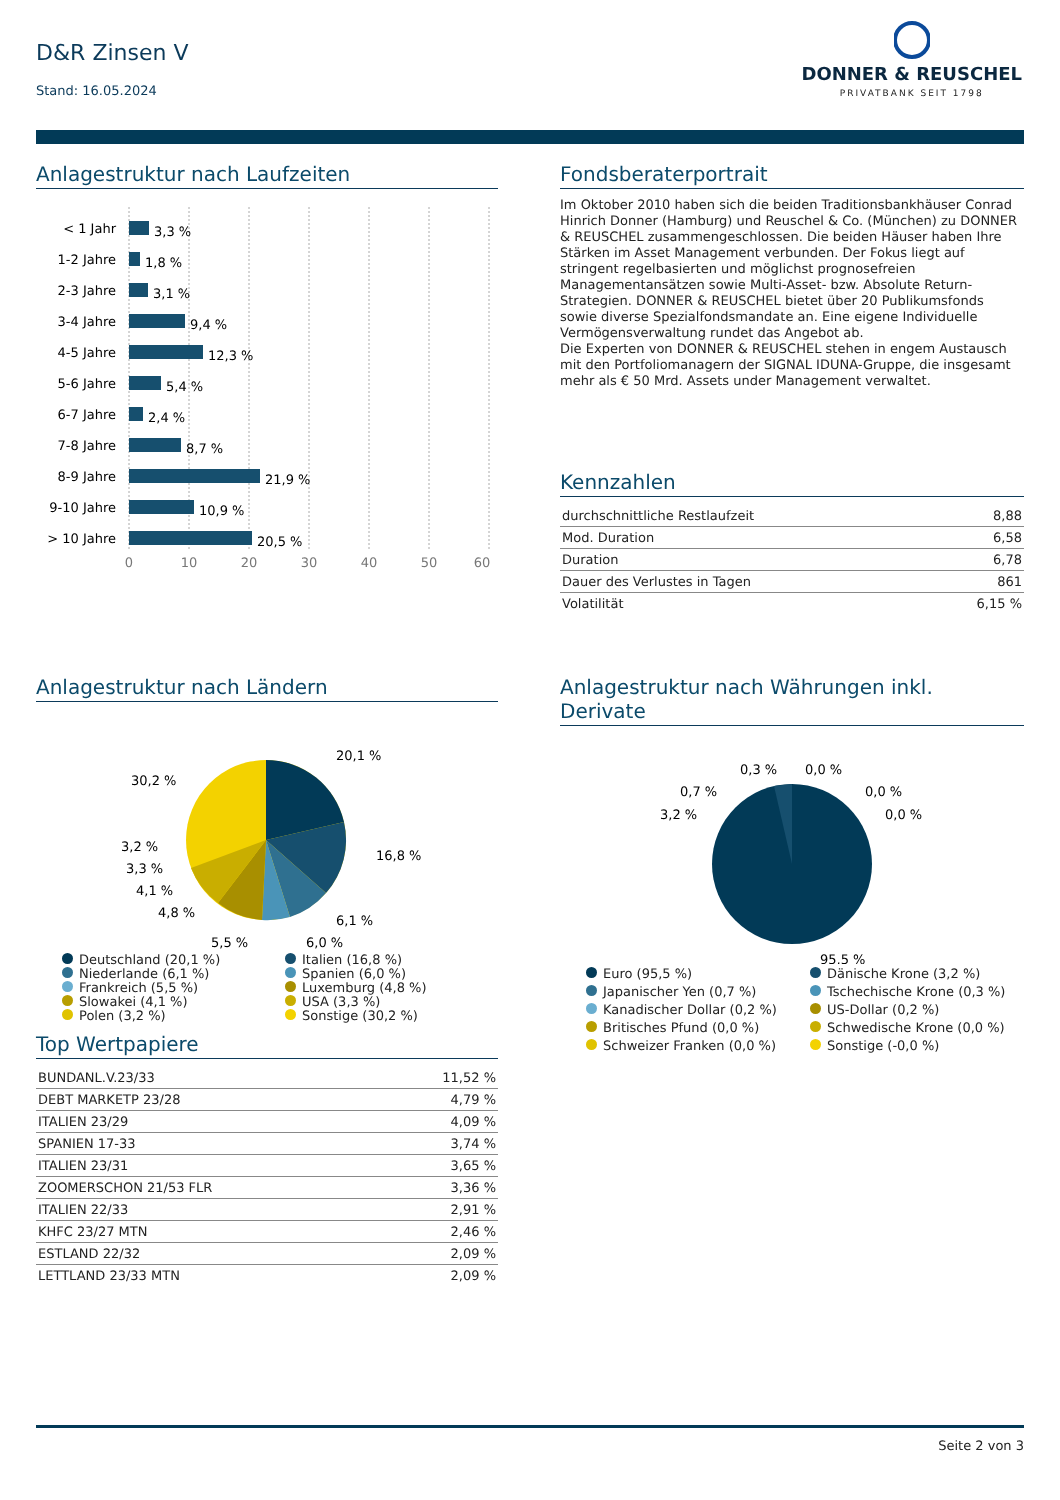D&R Zinsen V
Stand: 16.05.2024
DONNER & REUSCHEL
PRIVATBANK SEIT 1798
Anlagestruktur nach Laufzeiten
< 1 Jahr
1-2 Jahre
2-3 Jahre
3-4 Jahre
4-5 Jahre
5-6 Jahre
6-7 Jahre
7-8 Jahre
8-9 Jahre
9-10 Jahre
> 10 Jahre
3,3 %
1,8 %
3,1 %
9,4 %
12,3 %
5,4 %
2,4 %
8,7 %
21,9 %
10,9 %
20,5 %
0
10
20
30
40
50
60
Fondsberaterportrait
Im Oktober 2010 haben sich die beiden Traditionsbankhäuser Conrad Hinrich Donner (Hamburg) und Reuschel & Co. (München) zu DONNER & REUSCHEL zusammengeschlossen. Die beiden Häuser haben Ihre Stärken im Asset Management verbunden. Der Fokus liegt auf stringent regelbasierten und möglichst prognosefreien Managementansätzen sowie Multi-Asset- bzw. Absolute Return-Strategien. DONNER & REUSCHEL bietet über 20 Publikumsfonds sowie diverse Spezialfondsmandate an. Eine eigene Individuelle Vermögensverwaltung rundet das Angebot ab.
Die Experten von DONNER & REUSCHEL stehen in engem Austausch mit den Portfoliomanagern der SIGNAL IDUNA-Gruppe, die insgesamt mehr als € 50 Mrd. Assets under Management verwaltet.
Kennzahlen
| durchschnittliche Restlaufzeit | 8,88 |
| Mod. Duration | 6,58 |
| Duration | 6,78 |
| Dauer des Verlustes in Tagen | 861 |
| Volatilität | 6,15 % |
Anlagestruktur nach Ländern
20,1 %
16,8 %
6,1 %
6,0 %
5,5 %
4,8 %
4,1 %
3,3 %
3,2 %
30,2 %
Deutschland (20,1 %)
Italien (16,8 %)
Niederlande (6,1 %)
Spanien (6,0 %)
Frankreich (5,5 %)
Luxemburg (4,8 %)
Slowakei (4,1 %)
USA (3,3 %)
Polen (3,2 %)
Sonstige (30,2 %)
Anlagestruktur nach Währungen inkl. Derivate
0,3 %
0,0 %
0,7 %
0,0 %
3,2 %
0,0 %
95,5 %
Euro (95,5 %)
Dänische Krone (3,2 %)
Japanischer Yen (0,7 %)
Tschechische Krone (0,3 %)
Kanadischer Dollar (0,2 %)
US-Dollar (0,2 %)
Britisches Pfund (0,0 %)
Schwedische Krone (0,0 %)
Schweizer Franken (0,0 %)
Sonstige (-0,0 %)
Top Wertpapiere
| BUNDANL.V.23/33 | 11,52 % |
| DEBT MARKETP 23/28 | 4,79 % |
| ITALIEN 23/29 | 4,09 % |
| SPANIEN 17-33 | 3,74 % |
| ITALIEN 23/31 | 3,65 % |
| ZOOMERSCHON 21/53 FLR | 3,36 % |
| ITALIEN 22/33 | 2,91 % |
| KHFC 23/27 MTN | 2,46 % |
| ESTLAND 22/32 | 2,09 % |
| LETTLAND 23/33 MTN | 2,09 % |
Seite 2 von 3